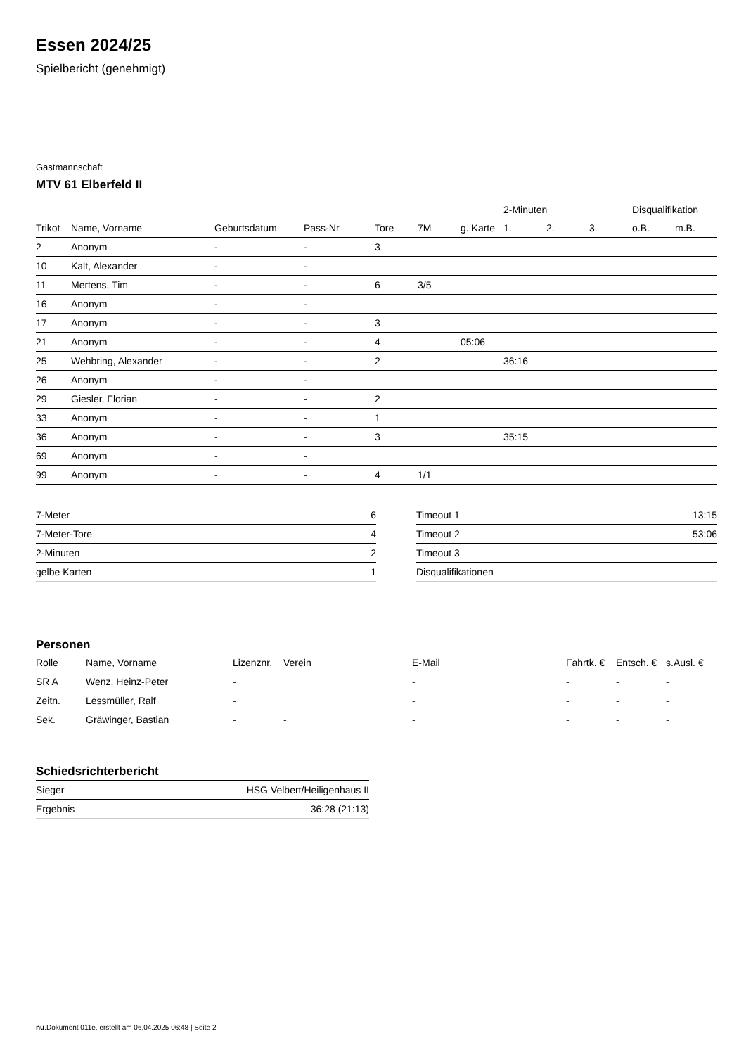Essen 2024/25
Spielbericht (genehmigt)
Gastmannschaft
MTV 61 Elberfeld II
| | | | | | | | 2-Minuten | | | Disqualifikation | |
| --- | --- | --- | --- | --- | --- | --- | --- | --- | --- | --- | --- |
| Trikot | Name, Vorname | Geburtsdatum | Pass-Nr | Tore | 7M | g. Karte | 1. | 2. | 3. | o.B. | m.B. |
| 2 | Anonym | - | - | 3 | | | | | | | |
| 10 | Kalt, Alexander | - | - | | | | | | | | |
| 11 | Mertens, Tim | - | - | 6 | 3/5 | | | | | | |
| 16 | Anonym | - | - | | | | | | | | |
| 17 | Anonym | - | - | 3 | | | | | | | |
| 21 | Anonym | - | - | 4 | | 05:06 | | | | | |
| 25 | Wehbring, Alexander | - | - | 2 | | | 36:16 | | | | |
| 26 | Anonym | - | - | | | | | | | | |
| 29 | Giesler, Florian | - | - | 2 | | | | | | | |
| 33 | Anonym | - | - | 1 | | | | | | | |
| 36 | Anonym | - | - | 3 | | | 35:15 | | | | |
| 69 | Anonym | - | - | | | | | | | | |
| 99 | Anonym | - | - | 4 | 1/1 | | | | | | |
| 7-Meter | 6 |
| 7-Meter-Tore | 4 |
| 2-Minuten | 2 |
| gelbe Karten | 1 |
| Timeout 1 | 13:15 |
| Timeout 2 | 53:06 |
| Timeout 3 | |
| Disqualifikationen | |
Personen
| Rolle | Name, Vorname | Lizenznr. | Verein | E-Mail | Fahrtk. € | Entsch. € | s.Ausl. € |
| SR A | Wenz, Heinz-Peter | - | | - | - | - | - |
| Zeitn. | Lessmüller, Ralf | - | | - | - | - | - |
| Sek. | Gräwinger, Bastian | - | - | - | - | - | - |
Schiedsrichterbericht
| Sieger | HSG Velbert/Heiligenhaus II |
| Ergebnis | 36:28 (21:13) |
nu.Dokument 011e, erstellt am 06.04.2025 06:48 | Seite 2